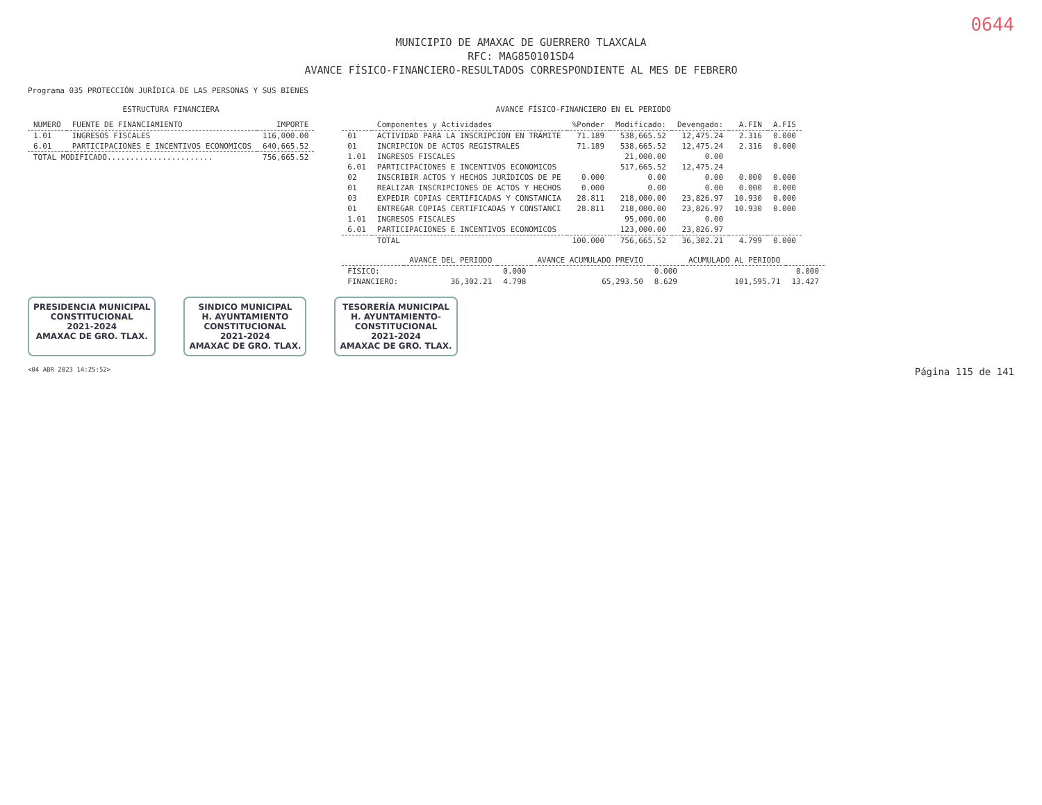0644
MUNICIPIO DE AMAXAC DE GUERRERO TLAXCALA
RFC: MAG850101SD4
AVANCE FÍSICO-FINANCIERO-RESULTADOS CORRESPONDIENTE AL MES DE FEBRERO
Programa 035 PROTECCIÓN JURÍDICA DE LAS PERSONAS Y SUS BIENES
ESTRUCTURA FINANCIERA
| NUMERO | FUENTE DE FINANCIAMIENTO | IMPORTE |
| --- | --- | --- |
| 1.01 | INGRESOS FISCALES | 116,000.00 |
| 6.01 | PARTICIPACIONES E INCENTIVOS ECONOMICOS | 640,665.52 |
| TOTAL MODIFICADO....................... | | 756,665.52 |
AVANCE FÍSICO-FINANCIERO EN EL PERIODO
| | Componentes y Actividades | %Ponder | Modificado: | Devengado: | A.FIN | A.FIS |
| --- | --- | --- | --- | --- | --- | --- |
| 01 | ACTIVIDAD PARA LA INSCRIPCION EN TRÁMITE | 71.189 | 538,665.52 | 12,475.24 | 2.316 | 0.000 |
| 01 | INCRIPCION DE ACTOS REGISTRALES | 71.189 | 538,665.52 | 12,475.24 | 2.316 | 0.000 |
| 1.01 | INGRESOS FISCALES | | 21,000.00 | 0.00 | | |
| 6.01 | PARTICIPACIONES E INCENTIVOS ECONOMICOS | | 517,665.52 | 12,475.24 | | |
| 02 | INSCRIBIR ACTOS Y HECHOS JURÍDICOS DE PE | 0.000 | 0.00 | 0.00 | 0.000 | 0.000 |
| 01 | REALIZAR INSCRIPCIONES DE ACTOS Y HECHOS | 0.000 | 0.00 | 0.00 | 0.000 | 0.000 |
| 03 | EXPEDIR COPIAS CERTIFICADAS Y CONSTANCIA | 28.811 | 218,000.00 | 23,826.97 | 10.930 | 0.000 |
| 01 | ENTREGAR COPIAS CERTIFICADAS Y CONSTANCI | 28.811 | 218,000.00 | 23,826.97 | 10.930 | 0.000 |
| 1.01 | INGRESOS FISCALES | | 95,000.00 | 0.00 | | |
| 6.01 | PARTICIPACIONES E INCENTIVOS ECONOMICOS | | 123,000.00 | 23,826.97 | | |
| | TOTAL | 100.000 | 756,665.52 | 36,302.21 | 4.799 | 0.000 |
| | AVANCE DEL PERIODO | | AVANCE ACUMULADO PREVIO | | ACUMULADO AL PERIODO | |
| --- | --- | --- | --- | --- | --- | --- |
| FÍSICO: | | 0.000 | | 0.000 | | 0.000 |
| FINANCIERO: | 36,302.21 | 4.798 | 65,293.50 | 8.629 | 101,595.71 | 13.427 |
PRESIDENCIA MUNICIPAL
CONSTITUCIONAL
2021-2024
AMAXAC DE GRO. TLAX.
SINDICO MUNICIPAL
H. AYUNTAMIENTO
CONSTITUCIONAL
2021-2024
AMAXAC DE GRO. TLAX.
TESORERÍA MUNICIPAL
H. AYUNTAMIENTO-
CONSTITUCIONAL
2021-2024
AMAXAC DE GRO. TLAX.
<04 ABR 2023 14:25:52> Página 115 de 141